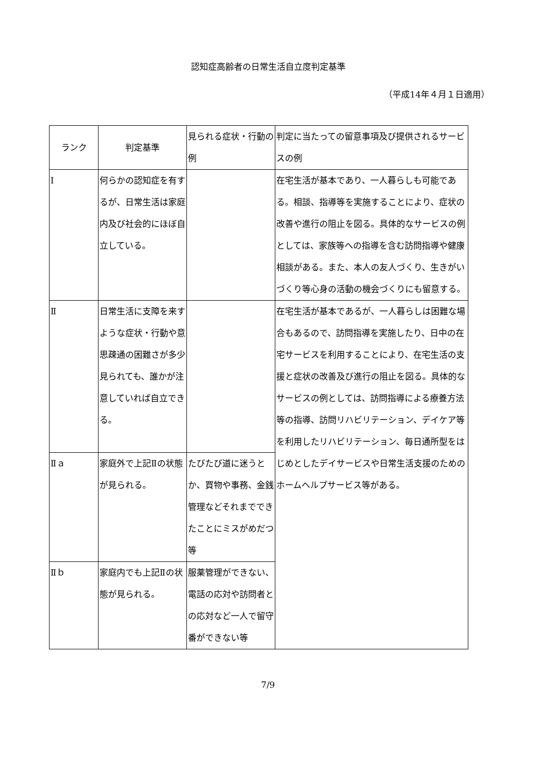認知症高齢者の日常生活自立度判定基準
（平成14年４月１日適用）
| ランク | 判定基準 | 見られる症状・行動の例 | 判定に当たっての留意事項及び提供されるサービスの例 |
| --- | --- | --- | --- |
| Ⅰ | 何らかの認知症を有するが、日常生活は家庭内及び社会的にほぼ自立している。 | | 在宅生活が基本であり、一人暮らしも可能である。相談、指導等を実施することにより、症状の改善や進行の阻止を図る。具体的なサービスの例としては、家族等への指導を含む訪問指導や健康相談がある。また、本人の友人づくり、生きがいづくり等心身の活動の機会づくりにも留意する。 |
| Ⅱ | 日常生活に支障を来すような症状・行動や意思疎通の困難さが多少見られても、誰かが注意していれば自立できる。 | | 在宅生活が基本であるが、一人暮らしは困難な場合もあるので、訪問指導を実施したり、日中の在宅サービスを利用することにより、在宅生活の支援と症状の改善及び進行の阻止を図る。具体的なサービスの例としては、訪問指導による療養方法等の指導、訪問リハビリテーション、デイケア等を利用したリハビリテーション、毎日通所型をはじめとしたデイサービスや日常生活支援のためのホームヘルプサービス等がある。 |
| Ⅱａ | 家庭外で上記Ⅱの状態が見られる。 | たびたび道に迷うとか、買物や事務、金銭管理などそれまでできたことにミスがめだつ等 | |
| Ⅱｂ | 家庭内でも上記Ⅱの状態が見られる。 | 服薬管理ができない、電話の応対や訪問者との応対など一人で留守番ができない等 | |
7/9